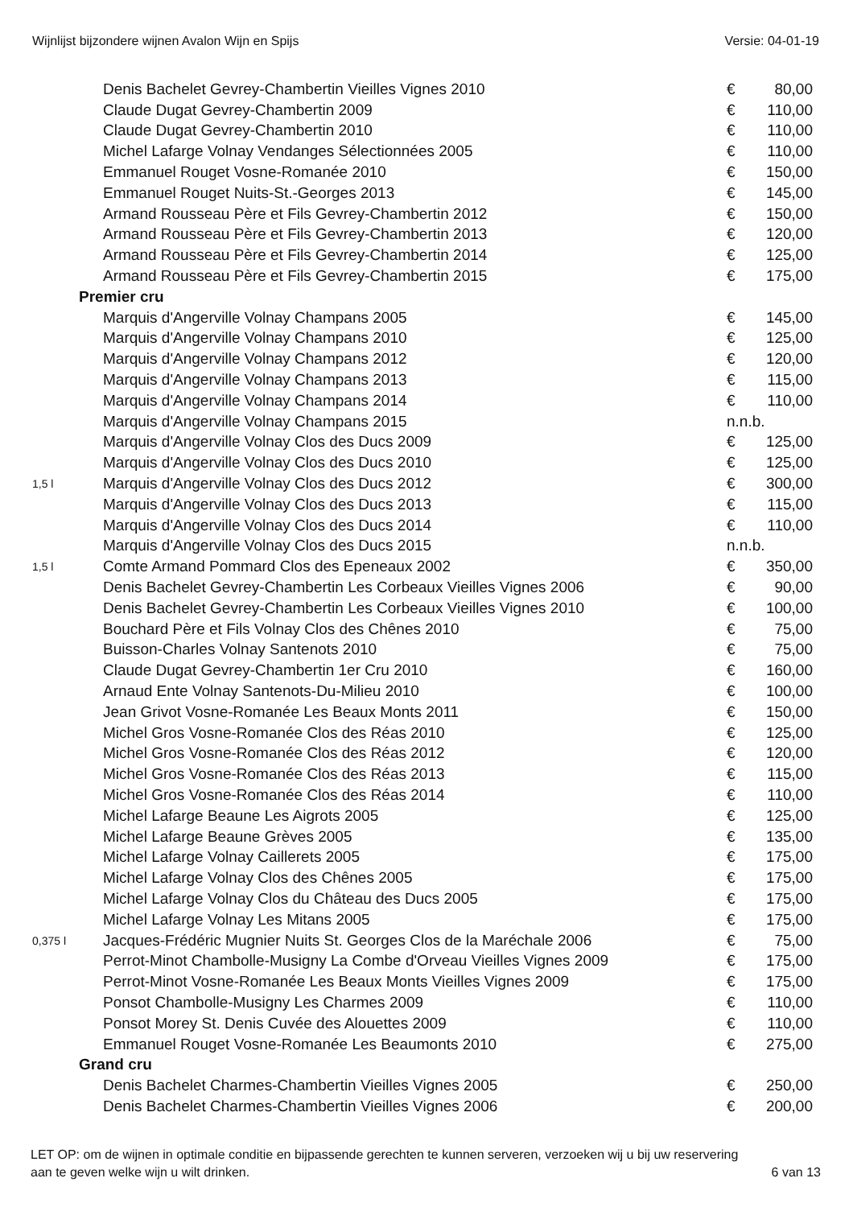Wijnlijst bijzondere wijnen Avalon Wijn en Spijs Versie: 04-01-19
| | Denis Bachelet Gevrey-Chambertin Vieilles Vignes 2010 | € | 80,00 |
| | Claude Dugat Gevrey-Chambertin 2009 | € | 110,00 |
| | Claude Dugat Gevrey-Chambertin 2010 | € | 110,00 |
| | Michel Lafarge Volnay Vendanges Sélectionnées 2005 | € | 110,00 |
| | Emmanuel Rouget Vosne-Romanée 2010 | € | 150,00 |
| | Emmanuel Rouget Nuits-St.-Georges 2013 | € | 145,00 |
| | Armand Rousseau Père et Fils Gevrey-Chambertin 2012 | € | 150,00 |
| | Armand Rousseau Père et Fils Gevrey-Chambertin 2013 | € | 120,00 |
| | Armand Rousseau Père et Fils Gevrey-Chambertin 2014 | € | 125,00 |
| | Armand Rousseau Père et Fils Gevrey-Chambertin 2015 | € | 175,00 |
| Premier cru | | | |
| | Marquis d'Angerville Volnay Champans 2005 | € | 145,00 |
| | Marquis d'Angerville Volnay Champans 2010 | € | 125,00 |
| | Marquis d'Angerville Volnay Champans 2012 | € | 120,00 |
| | Marquis d'Angerville Volnay Champans 2013 | € | 115,00 |
| | Marquis d'Angerville Volnay Champans 2014 | € | 110,00 |
| | Marquis d'Angerville Volnay Champans 2015 | n.n.b. | |
| | Marquis d'Angerville Volnay Clos des Ducs 2009 | € | 125,00 |
| | Marquis d'Angerville Volnay Clos des Ducs 2010 | € | 125,00 |
| 1,5 l | Marquis d'Angerville Volnay Clos des Ducs 2012 | € | 300,00 |
| | Marquis d'Angerville Volnay Clos des Ducs 2013 | € | 115,00 |
| | Marquis d'Angerville Volnay Clos des Ducs 2014 | € | 110,00 |
| | Marquis d'Angerville Volnay Clos des Ducs 2015 | n.n.b. | |
| 1,5 l | Comte Armand Pommard Clos des Epeneaux 2002 | € | 350,00 |
| | Denis Bachelet Gevrey-Chambertin Les Corbeaux Vieilles Vignes 2006 | € | 90,00 |
| | Denis Bachelet Gevrey-Chambertin Les Corbeaux Vieilles Vignes 2010 | € | 100,00 |
| | Bouchard Père et Fils Volnay Clos des Chênes 2010 | € | 75,00 |
| | Buisson-Charles Volnay Santenots 2010 | € | 75,00 |
| | Claude Dugat Gevrey-Chambertin 1er Cru 2010 | € | 160,00 |
| | Arnaud Ente Volnay Santenots-Du-Milieu 2010 | € | 100,00 |
| | Jean Grivot Vosne-Romanée Les Beaux Monts 2011 | € | 150,00 |
| | Michel Gros Vosne-Romanée Clos des Réas 2010 | € | 125,00 |
| | Michel Gros Vosne-Romanée Clos des Réas 2012 | € | 120,00 |
| | Michel Gros Vosne-Romanée Clos des Réas 2013 | € | 115,00 |
| | Michel Gros Vosne-Romanée Clos des Réas 2014 | € | 110,00 |
| | Michel Lafarge Beaune Les Aigrots 2005 | € | 125,00 |
| | Michel Lafarge Beaune Grèves 2005 | € | 135,00 |
| | Michel Lafarge Volnay Caillerets 2005 | € | 175,00 |
| | Michel Lafarge Volnay Clos des Chênes 2005 | € | 175,00 |
| | Michel Lafarge Volnay Clos du Château des Ducs 2005 | € | 175,00 |
| | Michel Lafarge Volnay Les Mitans 2005 | € | 175,00 |
| 0,375 l | Jacques-Frédéric Mugnier Nuits St. Georges Clos de la Maréchale 2006 | € | 75,00 |
| | Perrot-Minot Chambolle-Musigny La Combe d'Orveau Vieilles Vignes 2009 | € | 175,00 |
| | Perrot-Minot Vosne-Romanée Les Beaux Monts Vieilles Vignes 2009 | € | 175,00 |
| | Ponsot Chambolle-Musigny Les Charmes 2009 | € | 110,00 |
| | Ponsot Morey St. Denis Cuvée des Alouettes 2009 | € | 110,00 |
| | Emmanuel Rouget Vosne-Romanée Les Beaumonts 2010 | € | 275,00 |
| Grand cru | | | |
| | Denis Bachelet Charmes-Chambertin Vieilles Vignes 2005 | € | 250,00 |
| | Denis Bachelet Charmes-Chambertin Vieilles Vignes 2006 | € | 200,00 |
LET OP: om de wijnen in optimale conditie en bijpassende gerechten te kunnen serveren, verzoeken wij u bij uw reservering
aan te geven welke wijn u wilt drinken. 6 van 13